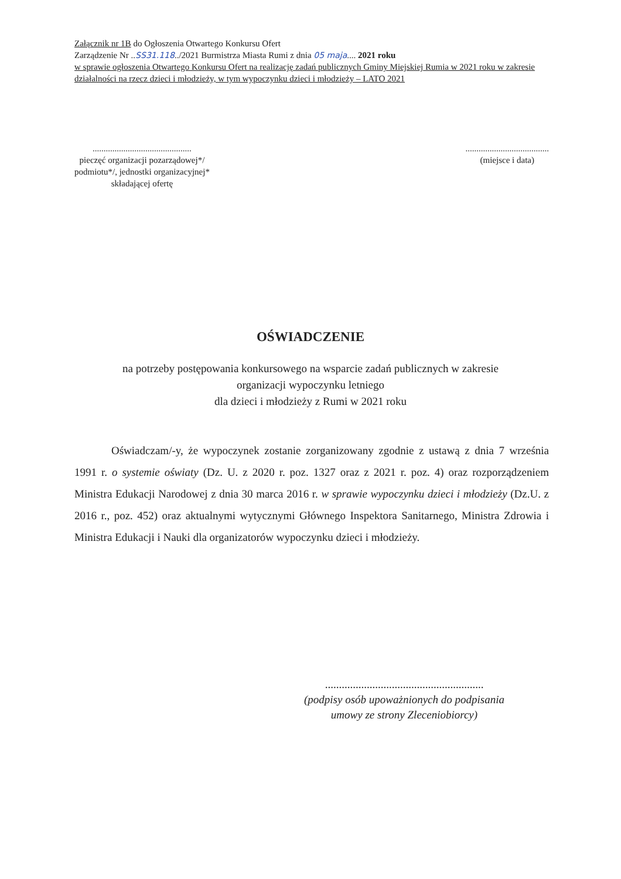Załącznik nr 1B do Ogłoszenia Otwartego Konkursu Ofert
Zarządzenie Nr ..SS31.118../2021 Burmistrza Miasta Rumi z dnia 05 maja.... 2021 roku
w sprawie ogłoszenia Otwartego Konkursu Ofert na realizację zadań publicznych Gminy Miejskiej Rumia w 2021 roku w zakresie działalności na rzecz dzieci i młodzieży, w tym wypoczynku dzieci i młodzieży – LATO 2021
.............................................
pieczęć organizacji pozarządowej*/
podmiotu*/, jednostki organizacyjnej*
składającej ofertę
......................................
(miejsce i data)
OŚWIADCZENIE
na potrzeby postępowania konkursowego na wsparcie zadań publicznych w zakresie
organizacji wypoczynku letniego
dla dzieci i młodzieży z Rumi w 2021 roku
Oświadczam/-y, że wypoczynek zostanie zorganizowany zgodnie z ustawą z dnia 7 września 1991 r. o systemie oświaty (Dz. U. z 2020 r. poz. 1327 oraz z 2021 r. poz. 4) oraz rozporządzeniem Ministra Edukacji Narodowej z dnia 30 marca 2016 r. w sprawie wypoczynku dzieci i młodzieży (Dz.U. z 2016 r., poz. 452) oraz aktualnymi wytycznymi Głównego Inspektora Sanitarnego, Ministra Zdrowia i Ministra Edukacji i Nauki dla organizatorów wypoczynku dzieci i młodzieży.
.........................................................
(podpisy osób upoważnionych do podpisania
umowy ze strony Zleceniobiorcy)